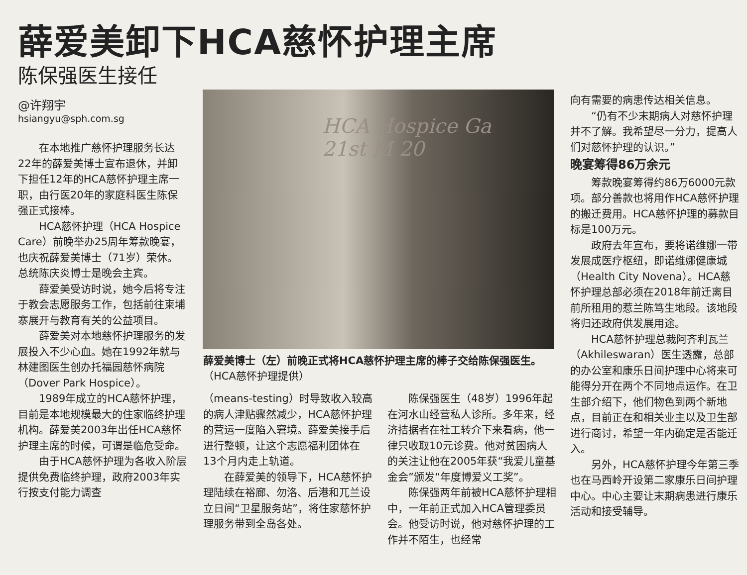薛爱美卸下HCA慈怀护理主席
陈保强医生接任
@许翔宇
hsiangyu@sph.com.sg
在本地推广慈怀护理服务长达22年的薛爱美博士宣布退休，并卸下担任12年的HCA慈怀护理主席一职，由行医20年的家庭科医生陈保强正式接棒。
HCA慈怀护理（HCA Hospice Care）前晚举办25周年筹款晚宴，也庆祝薛爱美博士（71岁）荣休。总统陈庆炎博士是晚会主宾。
薛爱美受访时说，她今后将专注于教会志愿服务工作，包括前往柬埔寨展开与教育有关的公益项目。
薛爱美对本地慈怀护理服务的发展投入不少心血。她在1992年就与林建图医生创办托福园慈怀病院（Dover Park Hospice）。
1989年成立的HCA慈怀护理，目前是本地规模最大的住家临终护理机构。薛爱美2003年出任HCA慈怀护理主席的时候，可谓是临危受命。
由于HCA慈怀护理为各收入阶层提供免费临终护理，政府2003年实行按支付能力调查
HCA Hospice Ga
21st M 20
薛爱美博士（左）前晚正式将HCA慈怀护理主席的棒子交给陈保强医生。（HCA慈怀护理提供）
（means-testing）时导致收入较高的病人津贴骤然减少，HCA慈怀护理的营运一度陷入窘境。薛爱美接手后进行整顿，让这个志愿福利团体在13个月内走上轨道。
在薛爱美的领导下，HCA慈怀护理陆续在裕廊、勿洛、后港和兀兰设立日间“卫星服务站”，将住家慈怀护理服务带到全岛各处。
陈保强医生（48岁）1996年起在河水山经营私人诊所。多年来，经济拮据者在社工转介下来看病，他一律只收取10元诊费。他对贫困病人的关注让他在2005年获“我爱儿童基金会”颁发“年度博爱义工奖”。
陈保强两年前被HCA慈怀护理相中，一年前正式加入HCA管理委员会。他受访时说，他对慈怀护理的工作并不陌生，也经常
向有需要的病患传达相关信息。
“仍有不少末期病人对慈怀护理并不了解。我希望尽一分力，提高人们对慈怀护理的认识。”
晚宴筹得86万余元
筹款晚宴筹得约86万6000元款项。部分善款也将用作HCA慈怀护理的搬迁费用。HCA慈怀护理的募款目标是100万元。
政府去年宣布，要将诺维娜一带发展成医疗枢纽，即诺维娜健康城（Health City Novena）。HCA慈怀护理总部必须在2018年前迁离目前所租用的惹兰陈笃生地段。该地段将归还政府供发展用途。
HCA慈怀护理总裁阿齐利瓦兰（Akhileswaran）医生透露，总部的办公室和康乐日间护理中心将来可能得分开在两个不同地点运作。在卫生部介绍下，他们物色到两个新地点，目前正在和相关业主以及卫生部进行商讨，希望一年内确定是否能迁入。
另外，HCA慈怀护理今年第三季也在马西岭开设第二家康乐日间护理中心。中心主要让末期病患进行康乐活动和接受辅导。